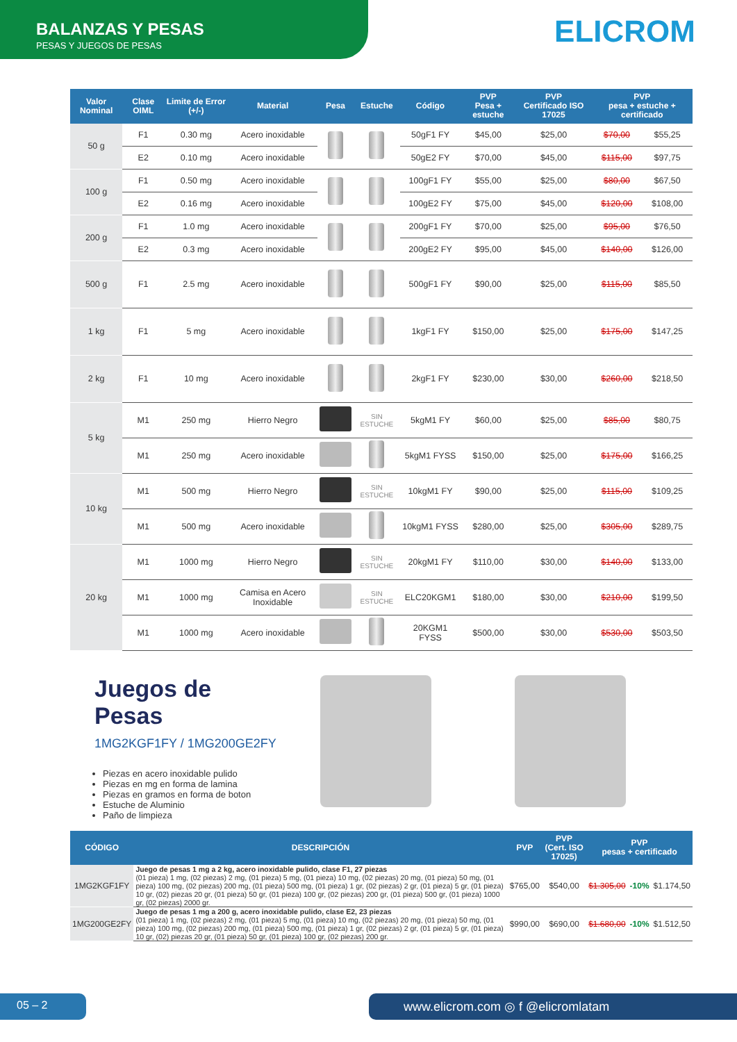BALANZAS Y PESAS
PESAS Y JUEGOS DE PESAS
ELICROM
| Valor Nominal | Clase OIML | Limite de Error (+/-) | Material | Pesa | Estuche | Código | PVP Pesa + estuche | PVP Certificado ISO 17025 | PVP pesa + estuche + certificado | |
| --- | --- | --- | --- | --- | --- | --- | --- | --- | --- | --- |
| 50 g | F1 | 0.30 mg | Acero inoxidable | | | 50gF1 FY | $45,00 | $25,00 | $70,00 | $55,25 |
| | E2 | 0.10 mg | Acero inoxidable | | | 50gE2 FY | $70,00 | $45,00 | $115,00 | $97,75 |
| 100 g | F1 | 0.50 mg | Acero inoxidable | | | 100gF1 FY | $55,00 | $25,00 | $80,00 | $67,50 |
| | E2 | 0.16 mg | Acero inoxidable | | | 100gE2 FY | $75,00 | $45,00 | $120,00 | $108,00 |
| 200 g | F1 | 1.0 mg | Acero inoxidable | | | 200gF1 FY | $70,00 | $25,00 | $95,00 | $76,50 |
| | E2 | 0.3 mg | Acero inoxidable | | | 200gE2 FY | $95,00 | $45,00 | $140,00 | $126,00 |
| 500 g | F1 | 2.5 mg | Acero inoxidable | | | 500gF1 FY | $90,00 | $25,00 | $115,00 | $85,50 |
| 1 kg | F1 | 5 mg | Acero inoxidable | | | 1kgF1 FY | $150,00 | $25,00 | $175,00 | $147,25 |
| 2 kg | F1 | 10 mg | Acero inoxidable | | | 2kgF1 FY | $230,00 | $30,00 | $260,00 | $218,50 |
| 5 kg | M1 | 250 mg | Hierro Negro | | SIN ESTUCHE | 5kgM1 FY | $60,00 | $25,00 | $85,00 | $80,75 |
| | M1 | 250 mg | Acero inoxidable | | | 5kgM1 FYSS | $150,00 | $25,00 | $175,00 | $166,25 |
| 10 kg | M1 | 500 mg | Hierro Negro | | SIN ESTUCHE | 10kgM1 FY | $90,00 | $25,00 | $115,00 | $109,25 |
| | M1 | 500 mg | Acero inoxidable | | | 10kgM1 FYSS | $280,00 | $25,00 | $305,00 | $289,75 |
| 20 kg | M1 | 1000 mg | Hierro Negro | | SIN ESTUCHE | 20kgM1 FY | $110,00 | $30,00 | $140,00 | $133,00 |
| | M1 | 1000 mg | Camisa en Acero Inoxidable | | SIN ESTUCHE | ELC20KGM1 | $180,00 | $30,00 | $210,00 | $199,50 |
| | M1 | 1000 mg | Acero inoxidable | | | 20KGM1 FYSS | $500,00 | $30,00 | $530,00 | $503,50 |
Juegos de Pesas
1MG2KGF1FY / 1MG200GE2FY
Piezas en acero inoxidable pulido
Piezas en mg en forma de lamina
Piezas en gramos en forma de boton
Estuche de Aluminio
Paño de limpieza
| CÓDIGO | DESCRIPCIÓN | PVP | PVP (Cert. ISO 17025) | PVP pesas + certificado | | |
| --- | --- | --- | --- | --- | --- | --- |
| 1MG2KGF1FY | Juego de pesas 1 mg a 2 kg, acero inoxidable pulido, clase F1, 27 piezas (01 pieza) 1 mg, (02 piezas) 2 mg, (01 pieza) 5 mg, (01 pieza) 10 mg, (02 piezas) 20 mg, (01 pieza) 50 mg, (01 pieza) 100 mg, (02 piezas) 200 mg, (01 pieza) 500 mg, (01 pieza) 1 gr, (02 piezas) 2 gr, (01 pieza) 5 gr, (01 pieza) 10 gr, (02) piezas 20 gr, (01 pieza) 50 gr, (01 pieza) 100 gr, (02 piezas) 200 gr, (01 pieza) 500 gr, (01 pieza) 1000 gr, (02 piezas) 2000 gr. | $765,00 | $540,00 | $1.305,00 | -10% | $1.174,50 |
| 1MG200GE2FY | Juego de pesas 1 mg a 200 g, acero inoxidable pulido, clase E2, 23 piezas (01 pieza) 1 mg, (02 piezas) 2 mg, (01 pieza) 5 mg, (01 pieza) 10 mg, (02 piezas) 20 mg, (01 pieza) 50 mg, (01 pieza) 100 mg, (02 piezas) 200 mg, (01 pieza) 500 mg, (01 pieza) 1 gr, (02 piezas) 2 gr, (01 pieza) 5 gr, (01 pieza) 10 gr, (02) piezas 20 gr, (01 pieza) 50 gr, (01 pieza) 100 gr, (02 piezas) 200 gr. | $990,00 | $690,00 | $1.680,00 | -10% | $1.512,50 |
05 – 2 www.elicrom.com ◎ f @elicromlatam